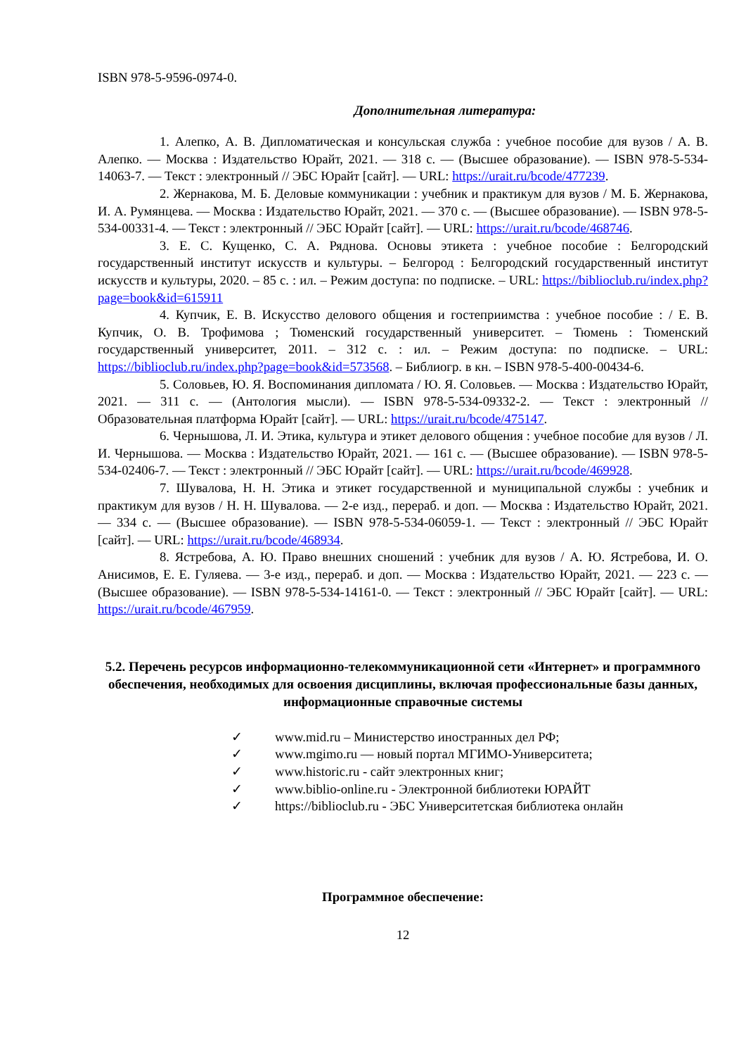ISBN 978-5-9596-0974-0.
Дополнительная литература:
1. Алепко, А. В. Дипломатическая и консульская служба : учебное пособие для вузов / А. В. Алепко. — Москва : Издательство Юрайт, 2021. — 318 с. — (Высшее образование). — ISBN 978-5-534-14063-7. — Текст : электронный // ЭБС Юрайт [сайт]. — URL: https://urait.ru/bcode/477239.
2. Жернакова, М. Б. Деловые коммуникации : учебник и практикум для вузов / М. Б. Жернакова, И. А. Румянцева. — Москва : Издательство Юрайт, 2021. — 370 с. — (Высшее образование). — ISBN 978-5-534-00331-4. — Текст : электронный // ЭБС Юрайт [сайт]. — URL: https://urait.ru/bcode/468746.
3. Е. С. Кущенко, С. А. Ряднова. Основы этикета : учебное пособие : Белгородский государственный институт искусств и культуры. – Белгород : Белгородский государственный институт искусств и культуры, 2020. – 85 с. : ил. – Режим доступа: по подписке. – URL: https://biblioclub.ru/index.php?page=book&id=615911
4. Купчик, Е. В. Искусство делового общения и гостеприимства : учебное пособие : / Е. В. Купчик, О. В. Трофимова ; Тюменский государственный университет. – Тюмень : Тюменский государственный университет, 2011. – 312 с. : ил. – Режим доступа: по подписке. – URL: https://biblioclub.ru/index.php?page=book&id=573568. – Библиогр. в кн. – ISBN 978-5-400-00434-6.
5. Соловьев, Ю. Я. Воспоминания дипломата / Ю. Я. Соловьев. — Москва : Издательство Юрайт, 2021. — 311 с. — (Антология мысли). — ISBN 978-5-534-09332-2. — Текст : электронный // Образовательная платформа Юрайт [сайт]. — URL: https://urait.ru/bcode/475147.
6. Чернышова, Л. И. Этика, культура и этикет делового общения : учебное пособие для вузов / Л. И. Чернышова. — Москва : Издательство Юрайт, 2021. — 161 с. — (Высшее образование). — ISBN 978-5-534-02406-7. — Текст : электронный // ЭБС Юрайт [сайт]. — URL: https://urait.ru/bcode/469928.
7. Шувалова, Н. Н. Этика и этикет государственной и муниципальной службы : учебник и практикум для вузов / Н. Н. Шувалова. — 2-е изд., перераб. и доп. — Москва : Издательство Юрайт, 2021. — 334 с. — (Высшее образование). — ISBN 978-5-534-06059-1. — Текст : электронный // ЭБС Юрайт [сайт]. — URL: https://urait.ru/bcode/468934.
8. Ястребова, А. Ю. Право внешних сношений : учебник для вузов / А. Ю. Ястребова, И. О. Анисимов, Е. Е. Гуляева. — 3-е изд., перераб. и доп. — Москва : Издательство Юрайт, 2021. — 223 с. — (Высшее образование). — ISBN 978-5-534-14161-0. — Текст : электронный // ЭБС Юрайт [сайт]. — URL: https://urait.ru/bcode/467959.
5.2. Перечень ресурсов информационно-телекоммуникационной сети «Интернет» и программного обеспечения, необходимых для освоения дисциплины, включая профессиональные базы данных, информационные справочные системы
✓ www.mid.ru – Министерство иностранных дел РФ;
✓ www.mgimo.ru — новый портал МГИМО-Университета;
✓ www.historic.ru - сайт электронных книг;
✓ www.biblio-online.ru - Электронной библиотеки ЮРАЙТ
✓ https://biblioclub.ru - ЭБС Университетская библиотека онлайн
Программное обеспечение:
12